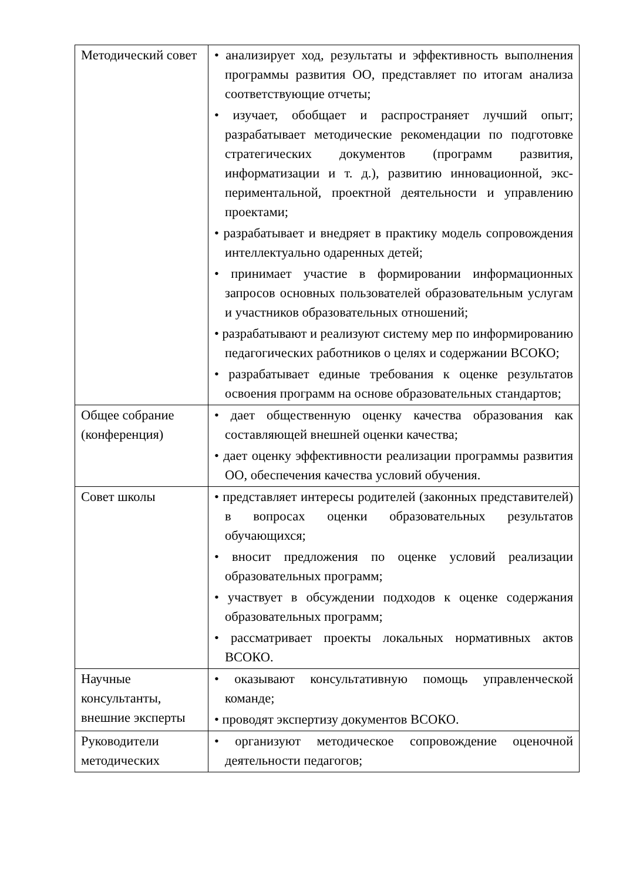| Методический совет | • анализирует ход, результаты и эффективность выполнения программы развития ОО, представляет по итогам анализа соответствующие отчеты; • изучает, обобщает и распространяет лучший опыт; разрабатывает методические рекомендации по подготовке стратегических документов (программ развития, информатизации и т. д.), развитию инновационной, экс-периментальной, проектной деятельности и управлению проектами; • разрабатывает и внедряет в практику модель сопровождения интеллектуально одаренных детей; • принимает участие в формировании информационных запросов основных пользователей образовательным услугам и участников образовательных отношений; • разрабатывают и реализуют систему мер по информированию педагогических работников о целях и содержании ВСОКО; • разрабатывает единые требования к оценке результатов освоения программ на основе образовательных стандартов; |
| Общее собрание (конференция) | • дает общественную оценку качества образования как составляющей внешней оценки качества; • дает оценку эффективности реализации программы развития ОО, обеспечения качества условий обучения. |
| Совет школы | • представляет интересы родителей (законных представителей) в вопросах оценки образовательных результатов обучающихся; • вносит предложения по оценке условий реализации образовательных программ; • участвует в обсуждении подходов к оценке содержания образовательных программ; • рассматривает проекты локальных нормативных актов ВСОКО. |
| Научные консультанты, внешние эксперты | • оказывают консультативную помощь управленческой команде; • проводят экспертизу документов ВСОКО. |
| Руководители методических | • организуют методическое сопровождение оценочной деятельности педагогов; |